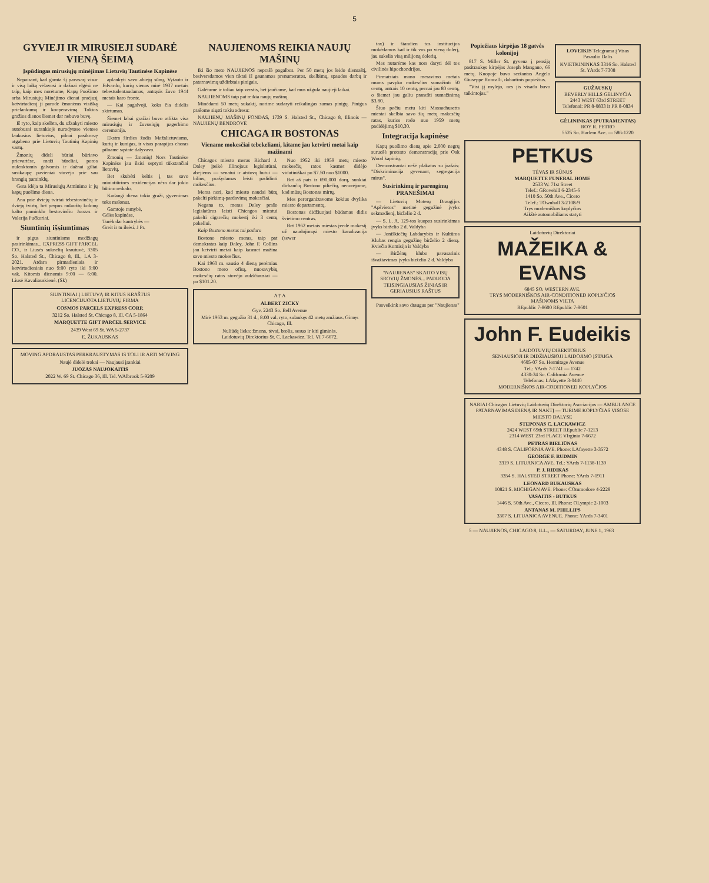5
GYVIEJI IR MIRUSIEJI SUDARĖ VIENĄ ŠEIMĄ
Įspūdingas mirusiųjų minėjimas Lietuvių Tautinėse Kapinėse
Nepaisant, kad gamta šį pavasarį visur ir visą laiką vėlavosi ir dažnai elgėsi ne taip, kaip mes norėtume, Kapų Puošimo arba Mirusiųjų Minėjimo dienai praėjusį ketvirtadienį ji parodė žmonėms visišką prielankumą ir kooperavimą. Tokios gražios dienos šiemet dar nebuvo buvę.
Iš ryto, kaip skelbta, du užsakyti miesto autobusai surankiojė nurodytose vietose laukusius lietuvius, pilnai pasikrovę atgabeno prie Lietuvių Tautinių Kapinių vartų.
Žmonių dideli būriai būriavo prievartėse, maži būreliai, poros nulenktomis galvomis ir dažnai giliai susikaupę pavieniai stovėjo prie sau brangių paminklų.
Gera idėja ta Mirusiųjų Atminimo ir jų kapų puošimo diena.
Ana prie dviejų tvirtai tebestovinčių ir dviejų tvirtų, bet perpus nulaužtų kolonų balto paminklo bestovinčiu Juozas ir Valerija Pučkoriai.
Siuntinių išsiuntimas
ir pigus siuntiniams medžiagų pasirinkimas... EXPRESS GIFT PARCEL CO., ir Liusės suknelių krautuvė, 3305 So. Halsted St., Chicago 8, Ill., LA 3-2021. Atdara pirmadieniais ir ketvirtadieniais nuo 9:00 ryto iki 9:00 vak. Kitomis dienomis 9:00 — 6:00. Liusė Kavaliauskienė. (Sk)
aplankyti savo abiejų sūnų, Vytauto ir Edvardo, kurių vienas mirė 1937 metais tebestudentaudamas, antrąsis žuvo 1944 metais karo fronte.
— Kai pagalvoji, koks čia didelis skirtumas.
Šiemet labai gražiai buvo atlikta visa mirusiųjų ir žuvusiųjų pagerbimo ceremonija.
Ekstra širdies žodis Mažalietuviams, kurių ir kunigas, ir visas parapijos choras pilname sąstate dalyvavo.
Žmonių — žmonių! Nors Tautinėse Kapinėse jau ilsisi septyni tūkstančiai lietuvių.
Bet skubėti keltis į tas savo miniatiūrines rezidencijas nėra dar jokio būtino reikalo.
Kadangi diena tokia graži, gyvenimas toks malonus.
Gamtoje ramybė,
Gėlės kapinėse,
Turėk dar kantrybės —
Greit ir tu ilsėsi. J Pr.
SIUNTINIAI Į LIETUVĄ IR KITUS KRAŠTUS
LICENCIJUOTA LIETUVIŲ FIRMA
COSMOS PARCELS EXPRESS CORP.
3212 So. Halsted St. Chicago 8, Ill. CA 5-1864
MARQUETTE GIFT PARCEL SERVICE
2439 West 69 St. WA 5-2737
E. ŽUKAUSKAS
MOVING APDRAUSTAS PERKRAUSTYMAS IS TOLI IR ARTI MOVING
Naujė didelė trokai — Naujausi įrankiai
JUOZAS NAUJOKAITIS
2022 W. 69 St. Chicago 36, Ill. Tel. WAlbrook 5-9209
NAUJIENOMS REIKIA NAUJŲ MAŠINŲ
Iki šio meto NAUJIENOS neprašė pagalbos. Per 50 metų jos leido dienraštį, besiversdamos vien tiktai iš gaunamos prenumeratos, skelbimų, spaudos darbų ir patarnavimų uždirbtais pinigais.
Galėtume ir toliau taip verstis, bet jaučiame, kad mus užgula naujieji laikai.
NAUJIENOMS taip pat reikia naujų mašinų.
Minėdami 50 metų sukaktį, norime sudaryti reikalingas sumas pinigų. Pinigus prašome siųsti tokiu adresu:
NAUJIENŲ MAŠINŲ FONDAS, 1739 S. Halsted St., Chicago 8, Illinois — NAUJIENŲ BENDROVĖ
CHICAGA IR BOSTONAS
Viename mokesčiai tebekeliami, kitame jau ketvirti metai kaip mažinami
Chicagos miesto meras Richard J. Daley įteikė Illinojaus legislatūrai, abejiems — senatui ir atstovų butui — bilius, prašydamas leisti padidinti mokesčius.
Meras nori, kad miesto naudai būtų pakelti pirkimų-pardavimų mokesčiai.
Negana to, meras Daley prašo legislatūros leisti Chicagos miestui pakelti cigarečių mokestį iki 3 centų pokeliui.
Kaip Bostono meras tai padaro
Bostono miesto meras, taip pat demokratas kaip Daley, John F. Collins jau ketvirti metai kaip kasmet mažina savo miesto mokesčius.
Kai 1960 m. sausio 4 dieną perėmiau Bostono mero ofisą, nuosavybių mokesčių ratos stovėjo aukščiausiai — po $101.20.
Nuo 1952 iki 1959 metų miesto mokesčių ratos kasmet didėjo vidutiniškai po $7.50 nuo $1000.
Bet aš pats ir 690,000 dorų, sunkiai dirbančių Bostono piliečių, nenorėjome, kad mūsų Bostonas mirtų.
Mes perorganizavome kokius dvylika miesto departamentų.
Bostonas didžiuojasi būdamas didis švietimo centras.
Bet 1962 metais miestas įvedė mokestį už naudojimąsi miesto kanalizacija (sewer
A † A
ALBERT ZICKY
Gyv. 2243 So. Bell Avenue
Mirė 1963 m. gegužio 31 d., 8:00 val. ryto, sulaukęs 42 metų amžiaus. Gimęs Chicago, Ill.
Nuliūdę lieka: žmona, tėvai, brolis, sesuo ir kiti giminės.
Laidotuvių Direktorius St. C. Lackawicz. Tel. VI 7-6672.
tax) ir šiandien tos institucijos mokėdamos kad ir tik vos po vieną dolerį, jau sukelia visą milijoną dolerių.
Mes nutarėme kas nors daryti dėl tos civilinės hipochondrijos.
Pirmaisiais mano meravimo metais mums pavyko mokesčius sumažinti 50 centų, antrais 10 centų, pernai jau 80 centų, o šiemet jau galiu pranešti sumažinimą $3.80.
Šiuo pačiu metu kiti Massachusetts miestai skelbia savo šių metų makesčių ratas, kurios rodo nuo 1959 metų padidėjimą $10,30.
Integracija kapinėse
Kapų puošimo dieną apie 2,000 negrų suruošė protesto demonstraciją prie Oak Wood kapinių.
Demonstrantai nešė plakatus su įrašais: "Diskriminacija gyvenant, segregacija mirus".
Susirinkimų ir parengimų PRANEŠIMAI
— Lietuvių Moterų Draugijos "Apšvietos" metinė gegužinė įvyks sekmadienį, birželio 2 d.
— S. L. A. 129-tos kuopos susirinkimas įvyks birželio 2 d. Valdyba
— Joniškiečių Labdarybės ir Kultūros Klubas rengia gegužinę birželio 2 dieną. Kviečia Komisija ir Valdyba
— Biržėnų klubo pavasarinis išvažiavimas įvyks birželio 2 d. Valdyba
"NAUJIENAS" SKAITO VISŲ SROVIŲ ŽMONĖS... PADUODA TEISINGIAUSIAS ŽINIAS IR GERIAUSIUS RAŠTUS
Pasveikink savo draugus per "Naujienas"
Popiežiaus kirpėjas 18 gatvės kolonijoj
817 S. Miller St. gyvena į pensiją pasitraukęs kirpėjas Joseph Mangano, 66 metų. Kuopoje buvo seržantas Angelo Giuseppe Roncalli, dabartinis popiežius.
"Visi jį mylėjo, nes jis visada buvo taikintojas."
LOVEIKIS Telegrama į Visas Pasaulio Dalis
KVIETKININKAS 3316 So. Halsted St. YArds 7-7308
GUŽAUSKŲ
BEVERLY HILLS GĖLINYČIA
2443 WEST 63rd STREET
Telefonai: PR 8-0833 ir PR 8-0834
GĖLININKAS (PUTRAMENTAS)
ROY R. PETRO
5525 So. Harlem Ave. — 586-1220
PETKUS
TĖVAS IR SŪNUS
MARQUETTE FUNERAL HOME
2533 W. 71st Street
Telef.: GRovehill 6-2345-6
1410 So. 50th Ave., Cicero
Telef.: TOwnhall 3-2108-9
Trys moderniškos koplyčios
Aikštė automobiliams statyti
Laidotuvių Direktoriai
MAŽEIKA & EVANS
6845 SO. WESTERN AVE.
TRYS MODERNIŠKOS AIR-CONDITIONED KOPLYČIOS
MAŠINOMS VIETA
REpublic 7-8600 REpublic 7-8601
John F. Eudeikis
LAIDOTUVIŲ DIREKTORIUS
SENIAUSIOJI IR DIDŽIAUSIOJI LAIDOJIMO ĮSTAIGA
4605-07 So. Hermitage Avenue
Tel.: YArds 7-1741 — 1742
4330-34 So. California Avenue
Telefonas: LAfayette 3-0440
MODERNIŠKOS AIR-CODITIONED KOPLYČIOS
NARIAI Chicagos Lietuvių Laidotuvių Direktorių Asociacijos — AMBULANCE PATARNAVIMAS DIENĄ IR NAKTĮ — TURIME KOPLYČIAS VISOSE MIESTO DALYSE
STEPONAS C. LACKAWICZ
2424 WEST 69th STREET REpublic 7-1213
2314 WEST 23rd PLACE VIrginia 7-6672
PETRAS BIELIŪNAS
4348 S. CALIFORNIA AVE. Phone: LAfayette 3-3572
GEORGE F. RUDMIN
3319 S. LITUANICA AVE. Tel.: YArds 7-1138-1139
P. J. RIDIKAS
3354 S. HALSTED STREET Phone: YArds 7-1911
LEONARD BUKAUSKAS
10821 S. MICHIGAN AVE. Phone: COmmodore 4-2228
VASAITIS - BUTKUS
1446 S. 50th Ave., Cicero, Ill. Phone: OLympic 2-1003
ANTANAS M. PHILLIPS
3307 S. LITUANICA AVENUE. Phone: YArds 7-3401
5 — NAUJIENOS, CHICAGO 8, ILL., — SATURDAY, JUNE 1, 1963